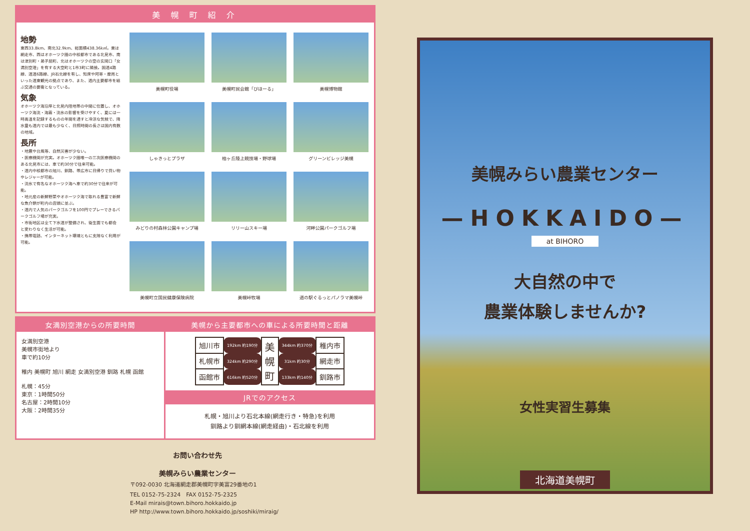美 幌 町 紹 介
地勢
東西33.8km、南北32.9km、総面積438.36k㎡。東は網走市、西はオホーツク圏の中核都市である北見市、南は津別町・弟子屈町、北はオホーツクの空の玄関口「女満別空港」を有する大空町と1市3町に隣接。国道4路線、道道6路線、JR石北線を有し、知床や阿寒・摩周といった道東観光の拠点であり、また、道内主要都市を結ぶ交通の要衝となっている。
気象
オホーツク海沿岸と北見内陸地帯の中間に位置し、オホーツク海流・海霧・流氷の影響を受けやすく、夏には一時高温を記録するものの年間を通すと冷涼な気候で、降水量も道内では最も少なく、日照時間の長さは国内有数の地域。
長所
・地震や台風等、自然災害が少ない。
・医療機関が充実。オホーツク圏唯一の三次医療機関のある北見市には、車で約30分で往来可能。
・道内中核都市の旭川、釧路、帯広市に日帰りで買い物やレジャーが可能。
・流氷で有名なオホーツク海へ車で約30分で往来が可能。
・地元産の新鮮野菜やオホーツク海で取れる豊富で新鮮な魚介類が町内の店頭に並ぶ。
・道内で人気のパークゴルフを100円でプレーできるパークゴルフ場が充実。
・市街地区は全て下水道が整備され、衛生面でも都会と変わりなく生活が可能。
・携帯電話、インターネット環境ともに支障なく利用が可能。
美幌町役場
美幌町民会館「びほーる」
美幌博物館
しゃきっとプラザ
柏ヶ丘陸上競技場・野球場
グリーンビレッジ美幌
みどりの村森林公園キャンプ場
リリー山スキー場
河畔公園パークゴルフ場
美幌町立国民健康保険病院
美幌峠牧場
道の駅ぐるっとパノラマ美幌峠
女満別空港からの所要時間
女満別空港
美幌市街地より
車で約10分
稚内 美幌町 旭川 網走 女満別空港 釧路 札幌 函館
札幌：45分
東京：1時間50分
名古屋：2時間10分
大阪：2時間35分
美幌から主要都市への車による所要時間と距離
| 旭川市 | 192km 約190分 | 美 幌 町 | 344km 約370分 | 稚内市 |
| 札幌市 | 324km 約290分 | | 31km 約30分 | 網走市 |
| 函館市 | 616km 約520分 | | 133km 約140分 | 釧路市 |
JRでのアクセス
札幌・旭川より石北本線(網走行き・特急)を利用
釧路より釧網本線(網走経由)・石北線を利用
お問い合わせ先
美幌みらい農業センター
〒092-0030 北海道網走郡美幌町字美富29番地の1
TEL 0152-75-2324　FAX 0152-75-2325
E-Mail mirais@town.bihoro.hokkaido.jp
HP http://www.town.bihoro.hokkaido.jp/soshiki/miraig/
美幌みらい農業センター
—HOKKAIDO—
at BIHORO
大自然の中で
農業体験しませんか?
女性実習生募集
北海道美幌町